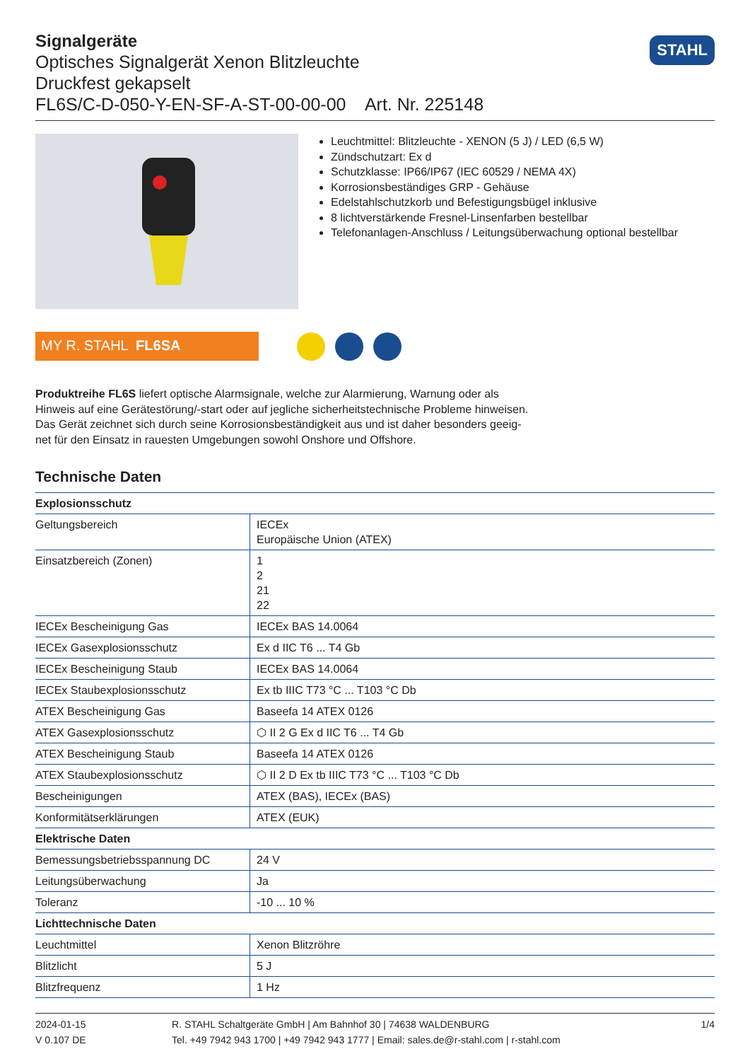Signalgeräte
Optisches Signalgerät Xenon Blitzleuchte
Druckfest gekapselt
FL6S/C-D-050-Y-EN-SF-A-ST-00-00-00 Art. Nr. 225148
STAHL
Leuchtmittel: Blitzleuchte - XENON (5 J) / LED (6,5 W)
Zündschutzart: Ex d
Schutzklasse: IP66/IP67 (IEC 60529 / NEMA 4X)
Korrosionsbeständiges GRP - Gehäuse
Edelstahlschutzkorb und Befestigungsbügel inklusive
8 lichtverstärkende Fresnel-Linsenfarben bestellbar
Telefonanlagen-Anschluss / Leitungsüberwachung optional bestellbar
MY R. STAHL FL6SA
Produktreihe FL6S liefert optische Alarmsignale, welche zur Alarmierung, Warnung oder als Hinweis auf eine Gerätestörung/-start oder auf jegliche sicherheitstechnische Probleme hinweisen. Das Gerät zeichnet sich durch seine Korrosionsbeständigkeit aus und ist daher besonders geeig-net für den Einsatz in rauesten Umgebungen sowohl Onshore und Offshore.
Technische Daten
| Explosionsschutz | |
| --- | --- |
| Geltungsbereich | IECEx Europäische Union (ATEX) |
| Einsatzbereich (Zonen) | 1 2 21 22 |
| IECEx Bescheinigung Gas | IECEx BAS 14.0064 |
| IECEx Gasexplosionsschutz | Ex d IIC T6 ... T4 Gb |
| IECEx Bescheinigung Staub | IECEx BAS 14.0064 |
| IECEx Staubexplosionsschutz | Ex tb IIIC T73 °C ... T103 °C Db |
| ATEX Bescheinigung Gas | Baseefa 14 ATEX 0126 |
| ATEX Gasexplosionsschutz | ⬡ II 2 G Ex d IIC T6 ... T4 Gb |
| ATEX Bescheinigung Staub | Baseefa 14 ATEX 0126 |
| ATEX Staubexplosionsschutz | ⬡ II 2 D Ex tb IIIC T73 °C ... T103 °C Db |
| Bescheinigungen | ATEX (BAS), IECEx (BAS) |
| Konformitätserklärungen | ATEX (EUK) |
| Elektrische Daten | |
| Bemessungsbetriebsspannung DC | 24 V |
| Leitungsüberwachung | Ja |
| Toleranz | -10 ... 10 % |
| Lichttechnische Daten | |
| Leuchtmittel | Xenon Blitzröhre |
| Blitzlicht | 5 J |
| Blitzfrequenz | 1 Hz |
2024-01-15
V 0.107 DE
R. STAHL Schaltgeräte GmbH | Am Bahnhof 30 | 74638 WALDENBURG
Tel. +49 7942 943 1700 | +49 7942 943 1777 | Email: sales.de@r-stahl.com | r-stahl.com
1/4